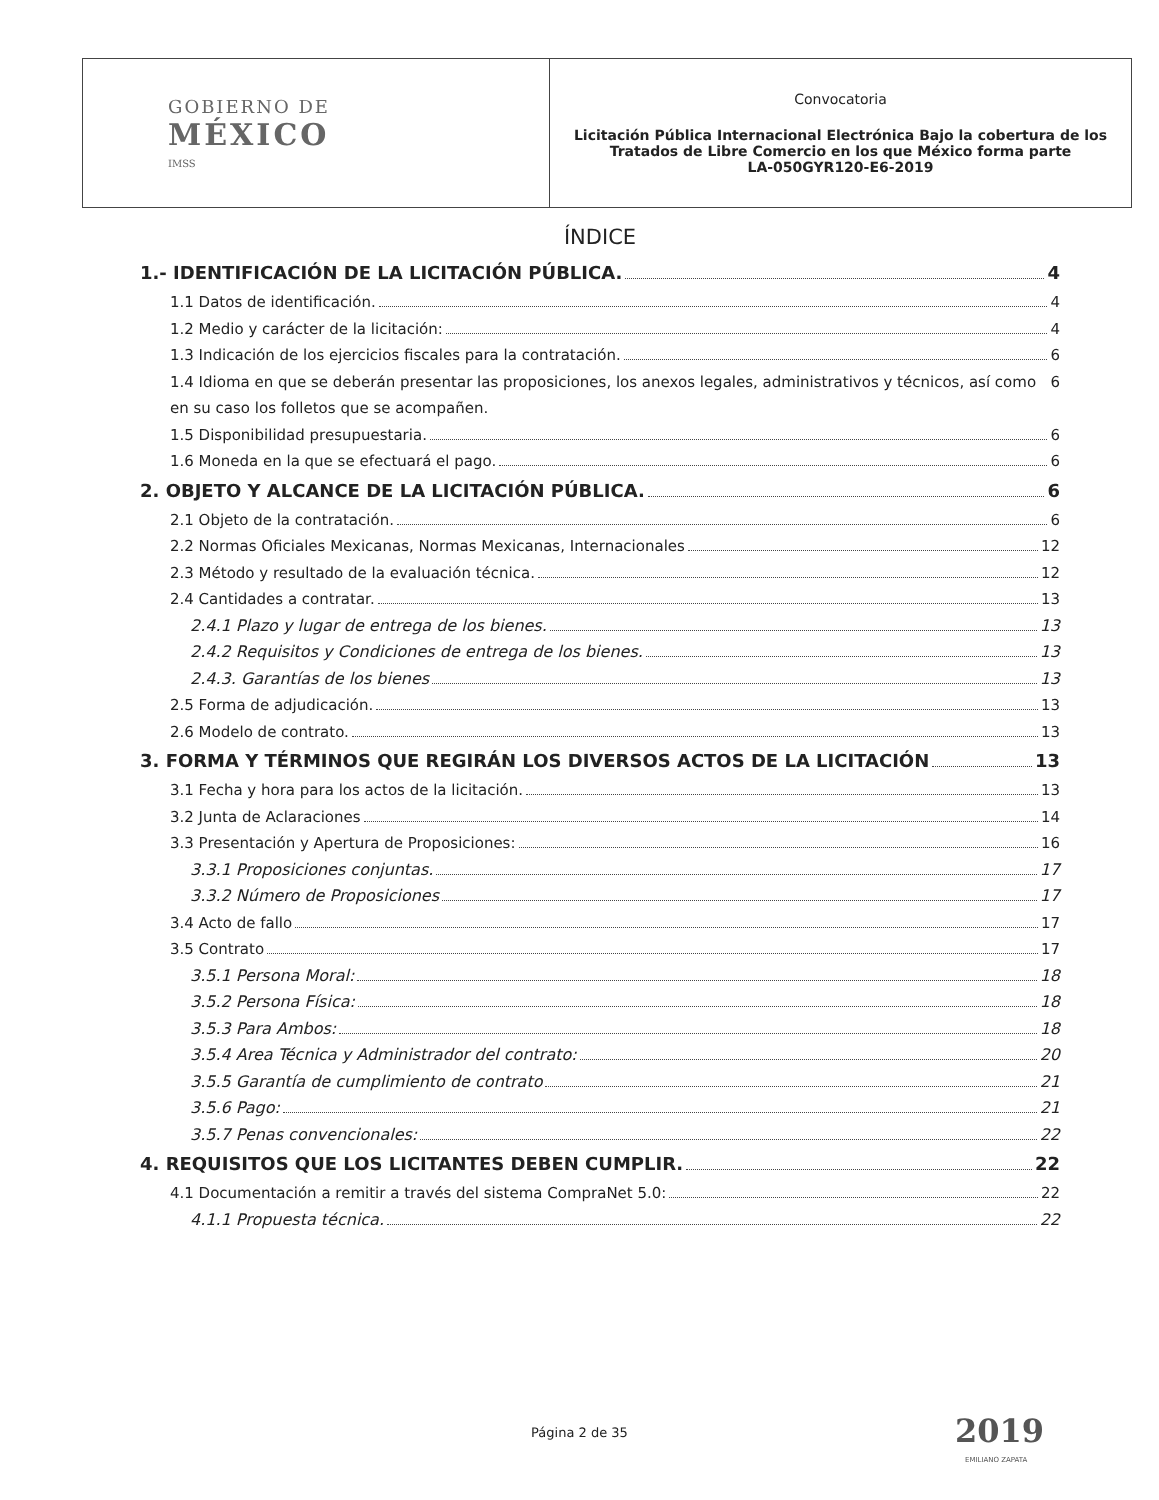| GOBIERNO DE MÉXICO IMSS | Convocatoria Licitación Pública Internacional Electrónica Bajo la cobertura de los Tratados de Libre Comercio en los que México forma parte LA-050GYR120-E6-2019 |
ÍNDICE
1.- IDENTIFICACIÓN DE LA LICITACIÓN PÚBLICA. 4
1.1 Datos de identificación. 4
1.2 Medio y carácter de la licitación: 4
1.3 Indicación de los ejercicios fiscales para la contratación. 6
1.4 Idioma en que se deberán presentar las proposiciones, los anexos legales, administrativos y técnicos, así como en su caso los folletos que se acompañen. 6
1.5 Disponibilidad presupuestaria. 6
1.6 Moneda en la que se efectuará el pago. 6
2. OBJETO Y ALCANCE DE LA LICITACIÓN PÚBLICA. 6
2.1 Objeto de la contratación. 6
2.2 Normas Oficiales Mexicanas, Normas Mexicanas, Internacionales 12
2.3 Método y resultado de la evaluación técnica. 12
2.4 Cantidades a contratar. 13
2.4.1 Plazo y lugar de entrega de los bienes. 13
2.4.2 Requisitos y Condiciones de entrega de los bienes. 13
2.4.3. Garantías de los bienes 13
2.5 Forma de adjudicación. 13
2.6 Modelo de contrato. 13
3. FORMA Y TÉRMINOS QUE REGIRÁN LOS DIVERSOS ACTOS DE LA LICITACIÓN 13
3.1 Fecha y hora para los actos de la licitación. 13
3.2 Junta de Aclaraciones 14
3.3 Presentación y Apertura de Proposiciones: 16
3.3.1 Proposiciones conjuntas. 17
3.3.2 Número de Proposiciones 17
3.4 Acto de fallo 17
3.5 Contrato 17
3.5.1 Persona Moral: 18
3.5.2 Persona Física: 18
3.5.3 Para Ambos: 18
3.5.4 Area Técnica y Administrador del contrato: 20
3.5.5 Garantía de cumplimiento de contrato 21
3.5.6 Pago: 21
3.5.7 Penas convencionales: 22
4. REQUISITOS QUE LOS LICITANTES DEBEN CUMPLIR. 22
4.1 Documentación a remitir a través del sistema CompraNet 5.0: 22
4.1.1 Propuesta técnica. 22
Página 2 de 35 2019
EMILIANO ZAPATA